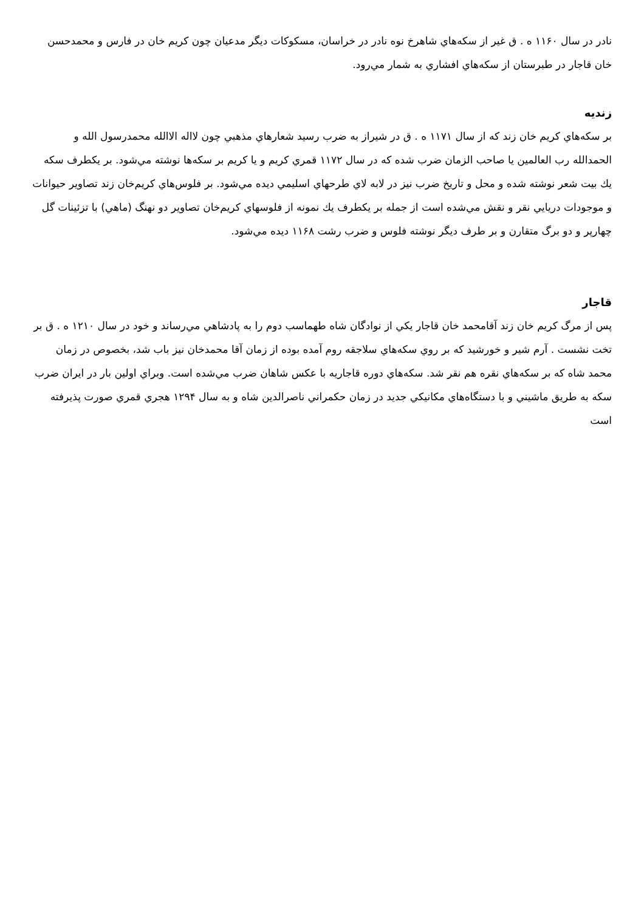نادر در سال ۱۱۶۰ ه . ق غير از سكه‌هاي شاهرخ نوه نادر در خراسان، مسكوكات ديگر مدعيان چون كريم خان در فارس و محمدحسن خان قاجار در طبرستان از سكه‌هاي افشاري به شمار مي‌رود.
زنديه
بر سكه‌هاي كريم خان زند كه از سال ۱۱۷۱ ه . ق در شيراز به ضرب رسيد شعارهاي مذهبي چون لااله الاالله محمدرسول الله و الحمدالله رب العالمين يا صاحب الزمان ضرب شده كه در سال ۱۱۷۲ قمري كريم و يا كريم بر سكه‌ها نوشته مي‌شود. بر يكطرف سكه يك بيت شعر نوشته شده و محل و تاريخ ضرب نيز در لابه لاي طرحهاي اسليمي ديده مي‌شود. بر فلوس‌هاي كريم‌خان زند تصاوير حيوانات و موجودات دريايي نقر و نقش مي‌شده است از جمله بر يكطرف يك نمونه از فلوسهاي كريم‌خان تصاوير دو نهنگ (ماهي) با تزئينات گل چهارپر و دو برگ متقارن و بر طرف ديگر نوشته فلوس و ضرب رشت ۱۱۶۸ ديده مي‌شود.
قاجار
پس از مرگ كريم خان زند آقامحمد خان قاجار يكي از نوادگان شاه طهماسب دوم را به پادشاهي مي‌رساند و خود در سال ۱۲۱۰ ه . ق بر تخت نشست . آرم شير و خورشيد كه بر روي سكه‌هاي سلاجقه روم آمده بوده از زمان آقا محمدخان نيز باب شد، بخصوص در زمان محمد شاه كه بر سكه‌هاي نقره هم نقر شد. سكه‌هاي دوره قاجاريه با عكس شاهان ضرب مي‌شده است. وبراي اولين بار در ايران ضرب سكه به طريق ماشيني و با دستگاه‌هاي مكانيكي جديد در زمان حكمراني ناصرالدين شاه و به سال ۱۲۹۴ هجري قمري صورت پذيرفته است